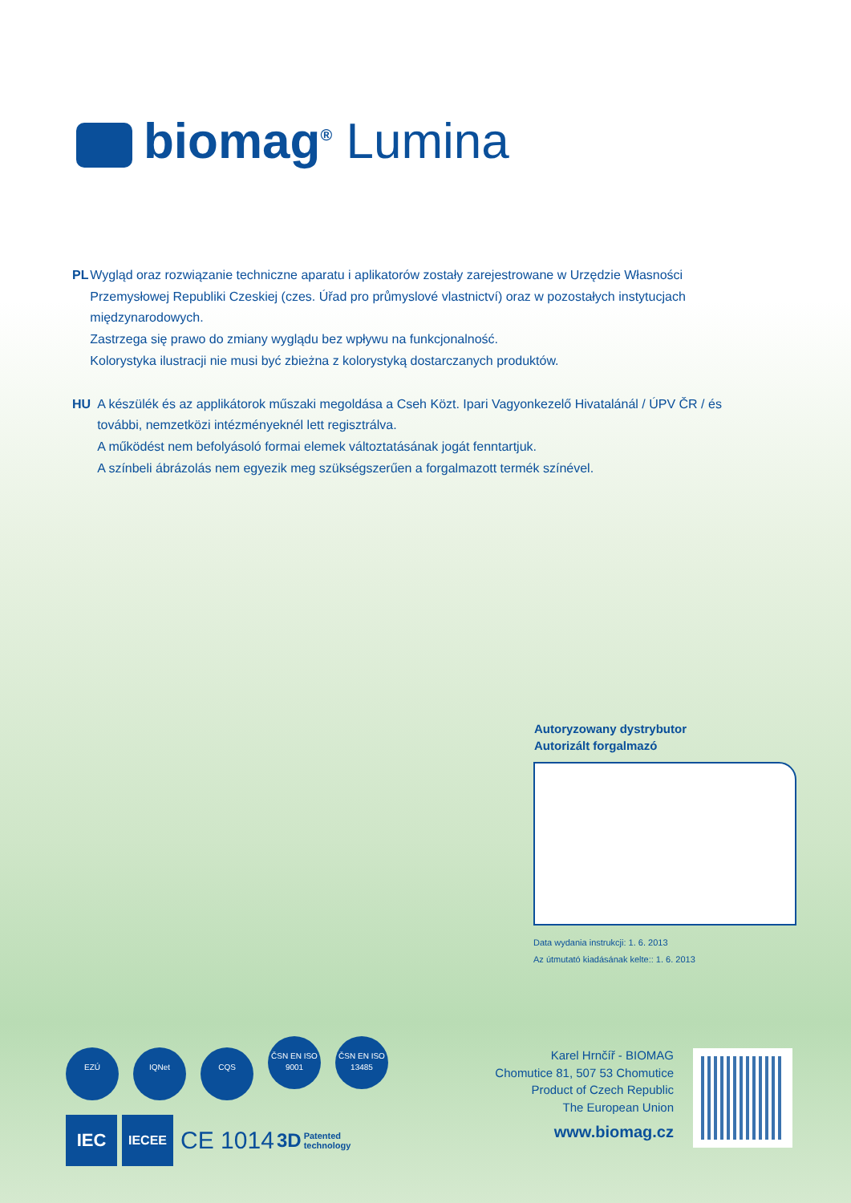biomag<sup>®</sup> Lumina
PL Wygląd oraz rozwiązanie techniczne aparatu i aplikatorów zostały zarejestrowane w Urzędzie Własności Przemysłowej Republiki Czeskiej (czes. Úřad pro průmyslové vlastnictví) oraz w pozostałych instytucjach międzynarodowych.
Zastrzega się prawo do zmiany wyglądu bez wpływu na funkcjonalność.
Kolorystyka ilustracji nie musi być zbieżna z kolorystyką dostarczanych produktów.
HU A készülék és az applikátorok műszaki megoldása a Cseh Közt. Ipari Vagyonkezelő Hivatalánál / ÚPV ČR / és további, nemzetközi intézményeknél lett regisztrálva.
A működést nem befolyásoló formai elemek változtatásának jogát fenntartjuk.
A színbeli ábrázolás nem egyezik meg szükségszerűen a forgalmazott termék színével.
Autoryzowany dystrybutor
Autorizált forgalmazó
Data wydania instrukcji: 1. 6. 2013
Az útmutató kiadásának kelte:: 1. 6. 2013
EZÚ IQNet CQS ČSN EN ISO 9001 ČSN EN ISO 13485
IEC IECEE CE 1014 3D Patented
technology
Karel Hrnčíř - BIOMAG
Chomutice 81, 507 53 Chomutice
Product of Czech Republic
The European Union
www.biomag.cz